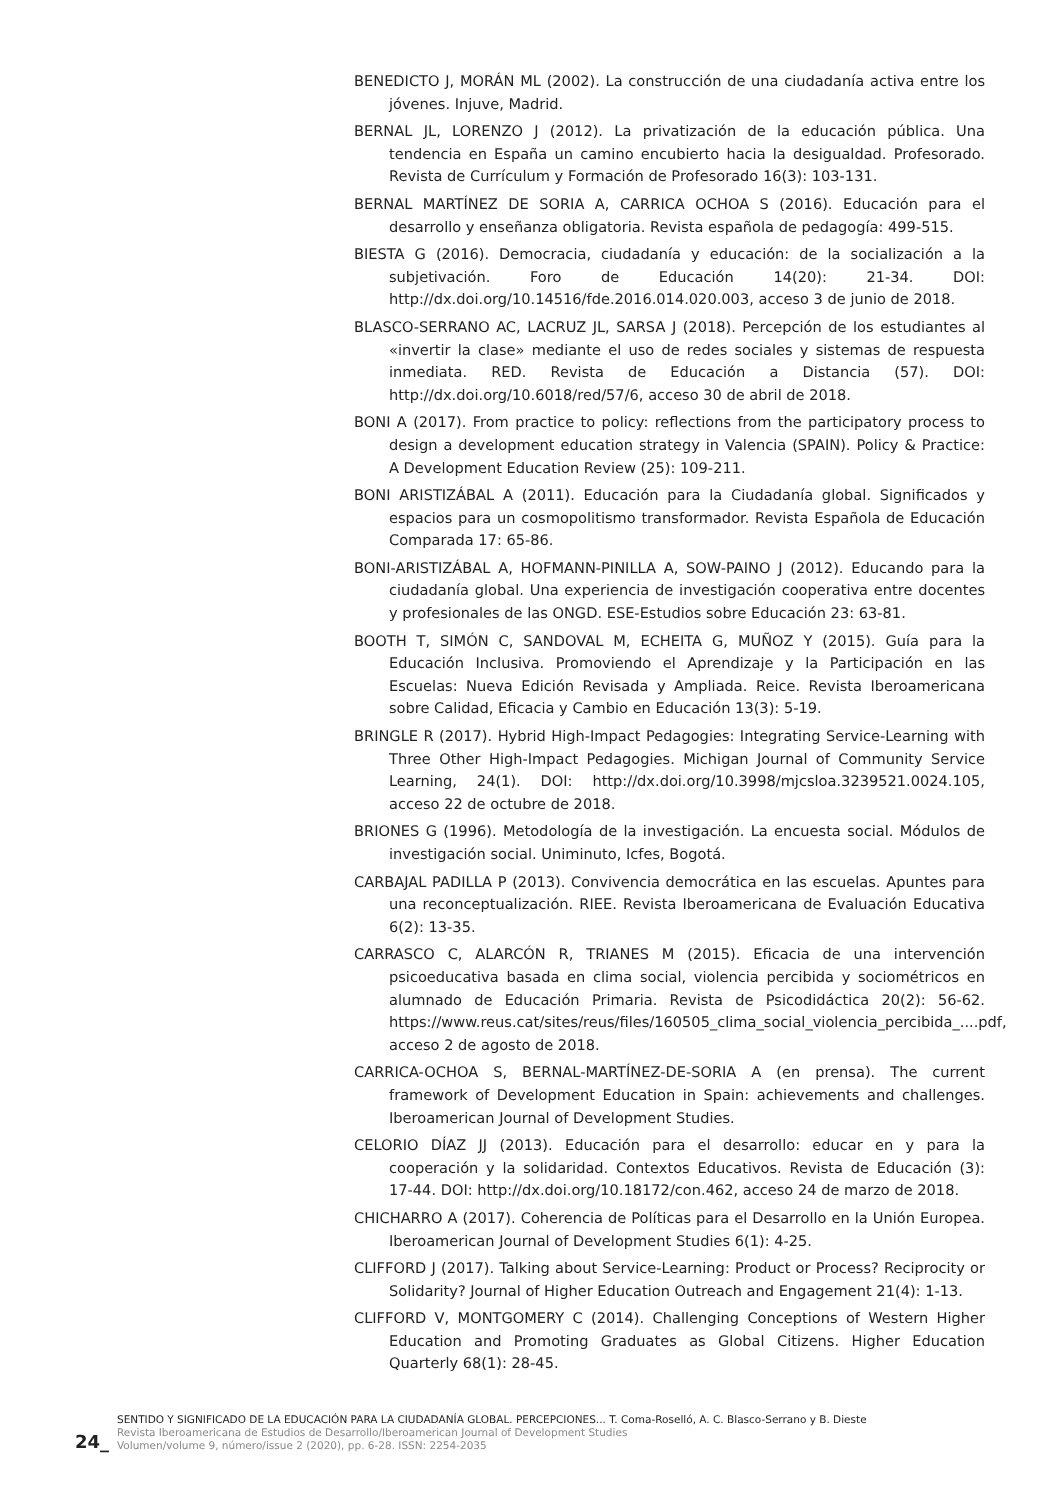BENEDICTO J, MORÁN ML (2002). La construcción de una ciudadanía activa entre los jóvenes. Injuve, Madrid.
BERNAL JL, LORENZO J (2012). La privatización de la educación pública. Una tendencia en España un camino encubierto hacia la desigualdad. Profesorado. Revista de Currículum y Formación de Profesorado 16(3): 103-131.
BERNAL MARTÍNEZ DE SORIA A, CARRICA OCHOA S (2016). Educación para el desarrollo y enseñanza obligatoria. Revista española de pedagogía: 499-515.
BIESTA G (2016). Democracia, ciudadanía y educación: de la socialización a la subjetivación. Foro de Educación 14(20): 21-34. DOI: http://dx.doi.org/10.14516/fde.2016.014.020.003, acceso 3 de junio de 2018.
BLASCO-SERRANO AC, LACRUZ JL, SARSA J (2018). Percepción de los estudiantes al «invertir la clase» mediante el uso de redes sociales y sistemas de respuesta inmediata. RED. Revista de Educación a Distancia (57). DOI: http://dx.doi.org/10.6018/red/57/6, acceso 30 de abril de 2018.
BONI A (2017). From practice to policy: reflections from the participatory process to design a development education strategy in Valencia (SPAIN). Policy & Practice: A Development Education Review (25): 109-211.
BONI ARISTIZÁBAL A (2011). Educación para la Ciudadanía global. Significados y espacios para un cosmopolitismo transformador. Revista Española de Educación Comparada 17: 65-86.
BONI-ARISTIZÁBAL A, HOFMANN-PINILLA A, SOW-PAINO J (2012). Educando para la ciudadanía global. Una experiencia de investigación cooperativa entre docentes y profesionales de las ONGD. ESE-Estudios sobre Educación 23: 63-81.
BOOTH T, SIMÓN C, SANDOVAL M, ECHEITA G, MUÑOZ Y (2015). Guía para la Educación Inclusiva. Promoviendo el Aprendizaje y la Participación en las Escuelas: Nueva Edición Revisada y Ampliada. Reice. Revista Iberoamericana sobre Calidad, Eficacia y Cambio en Educación 13(3): 5-19.
BRINGLE R (2017). Hybrid High-Impact Pedagogies: Integrating Service-Learning with Three Other High-Impact Pedagogies. Michigan Journal of Community Service Learning, 24(1). DOI: http://dx.doi.org/10.3998/mjcsloa.3239521.0024.105, acceso 22 de octubre de 2018.
BRIONES G (1996). Metodología de la investigación. La encuesta social. Módulos de investigación social. Uniminuto, Icfes, Bogotá.
CARBAJAL PADILLA P (2013). Convivencia democrática en las escuelas. Apuntes para una reconceptualización. RIEE. Revista Iberoamericana de Evaluación Educativa 6(2): 13-35.
CARRASCO C, ALARCÓN R, TRIANES M (2015). Eficacia de una intervención psicoeducativa basada en clima social, violencia percibida y sociométricos en alumnado de Educación Primaria. Revista de Psicodidáctica 20(2): 56-62. https://www.reus.cat/sites/reus/files/160505_clima_social_violencia_percibida_....pdf, acceso 2 de agosto de 2018.
CARRICA-OCHOA S, BERNAL-MARTÍNEZ-DE-SORIA A (en prensa). The current framework of Development Education in Spain: achievements and challenges. Iberoamerican Journal of Development Studies.
CELORIO DÍAZ JJ (2013). Educación para el desarrollo: educar en y para la cooperación y la solidaridad. Contextos Educativos. Revista de Educación (3): 17-44. DOI: http://dx.doi.org/10.18172/con.462, acceso 24 de marzo de 2018.
CHICHARRO A (2017). Coherencia de Políticas para el Desarrollo en la Unión Europea. Iberoamerican Journal of Development Studies 6(1): 4-25.
CLIFFORD J (2017). Talking about Service-Learning: Product or Process? Reciprocity or Solidarity? Journal of Higher Education Outreach and Engagement 21(4): 1-13.
CLIFFORD V, MONTGOMERY C (2014). Challenging Conceptions of Western Higher Education and Promoting Graduates as Global Citizens. Higher Education Quarterly 68(1): 28-45.
24_
SENTIDO Y SIGNIFICADO DE LA EDUCACIÓN PARA LA CIUDADANÍA GLOBAL. PERCEPCIONES... T. Coma-Roselló, A. C. Blasco-Serrano y B. Dieste
Revista Iberoamericana de Estudios de Desarrollo/Iberoamerican Journal of Development Studies
Volumen/volume 9, número/issue 2 (2020), pp. 6-28. ISSN: 2254-2035